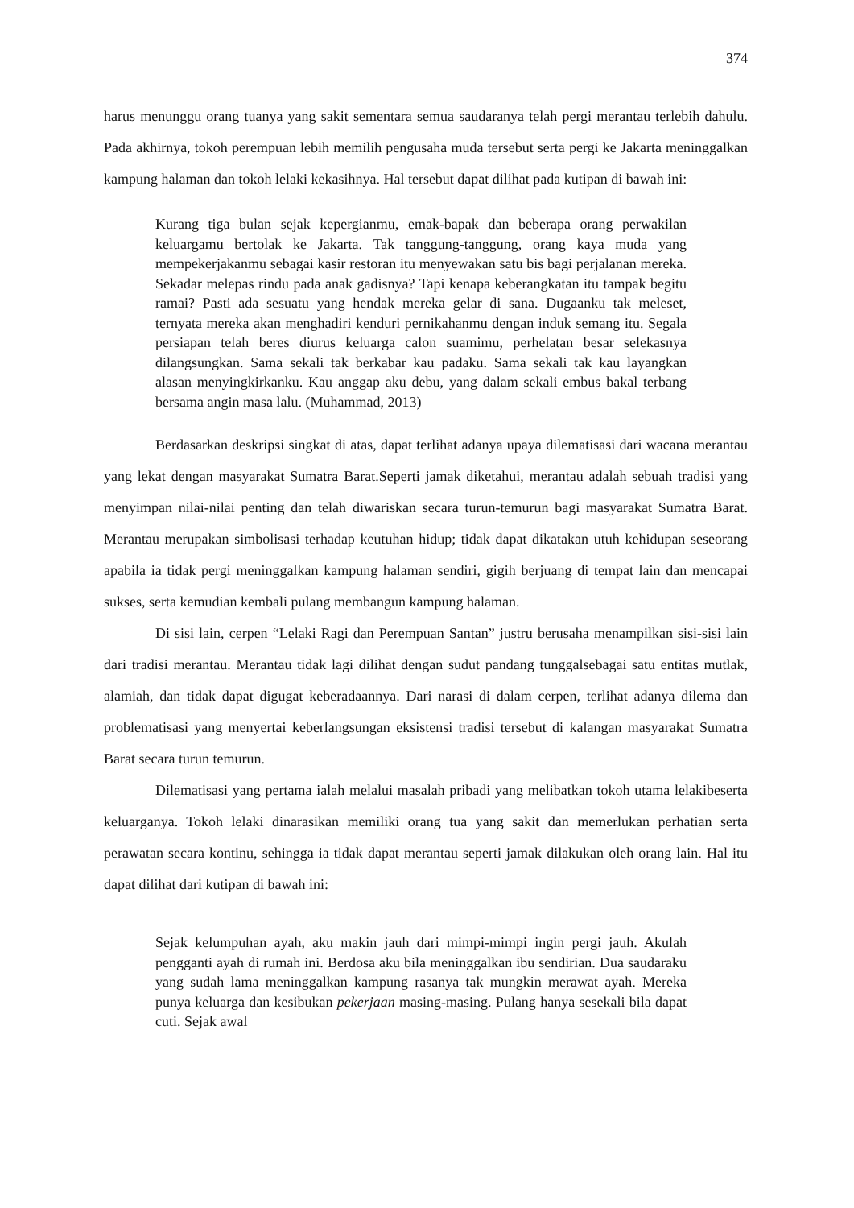374
harus menunggu orang tuanya yang sakit sementara semua saudaranya telah pergi merantau terlebih dahulu. Pada akhirnya, tokoh perempuan lebih memilih pengusaha muda tersebut serta pergi ke Jakarta meninggalkan kampung halaman dan tokoh lelaki kekasihnya. Hal tersebut dapat dilihat pada kutipan di bawah ini:
Kurang tiga bulan sejak kepergianmu, emak-bapak dan beberapa orang perwakilan keluargamu bertolak ke Jakarta. Tak tanggung-tanggung, orang kaya muda yang mempekerjakanmu sebagai kasir restoran itu menyewakan satu bis bagi perjalanan mereka. Sekadar melepas rindu pada anak gadisnya? Tapi kenapa keberangkatan itu tampak begitu ramai? Pasti ada sesuatu yang hendak mereka gelar di sana. Dugaanku tak meleset, ternyata mereka akan menghadiri kenduri pernikahanmu dengan induk semang itu. Segala persiapan telah beres diurus keluarga calon suamimu, perhelatan besar selekasnya dilangsungkan. Sama sekali tak berkabar kau padaku. Sama sekali tak kau layangkan alasan menyingkirkanku. Kau anggap aku debu, yang dalam sekali embus bakal terbang bersama angin masa lalu. (Muhammad, 2013)
Berdasarkan deskripsi singkat di atas, dapat terlihat adanya upaya dilematisasi dari wacana merantau yang lekat dengan masyarakat Sumatra Barat.Seperti jamak diketahui, merantau adalah sebuah tradisi yang menyimpan nilai-nilai penting dan telah diwariskan secara turun-temurun bagi masyarakat Sumatra Barat. Merantau merupakan simbolisasi terhadap keutuhan hidup; tidak dapat dikatakan utuh kehidupan seseorang apabila ia tidak pergi meninggalkan kampung halaman sendiri, gigih berjuang di tempat lain dan mencapai sukses, serta kemudian kembali pulang membangun kampung halaman.
Di sisi lain, cerpen “Lelaki Ragi dan Perempuan Santan” justru berusaha menampilkan sisi-sisi lain dari tradisi merantau. Merantau tidak lagi dilihat dengan sudut pandang tunggalsebagai satu entitas mutlak, alamiah, dan tidak dapat digugat keberadaannya. Dari narasi di dalam cerpen, terlihat adanya dilema dan problematisasi yang menyertai keberlangsungan eksistensi tradisi tersebut di kalangan masyarakat Sumatra Barat secara turun temurun.
Dilematisasi yang pertama ialah melalui masalah pribadi yang melibatkan tokoh utama lelakibeserta keluarganya. Tokoh lelaki dinarasikan memiliki orang tua yang sakit dan memerlukan perhatian serta perawatan secara kontinu, sehingga ia tidak dapat merantau seperti jamak dilakukan oleh orang lain. Hal itu dapat dilihat dari kutipan di bawah ini:
Sejak kelumpuhan ayah, aku makin jauh dari mimpi-mimpi ingin pergi jauh. Akulah pengganti ayah di rumah ini. Berdosa aku bila meninggalkan ibu sendirian. Dua saudaraku yang sudah lama meninggalkan kampung rasanya tak mungkin merawat ayah. Mereka punya keluarga dan kesibukan pekerjaan masing-masing. Pulang hanya sesekali bila dapat cuti. Sejak awal